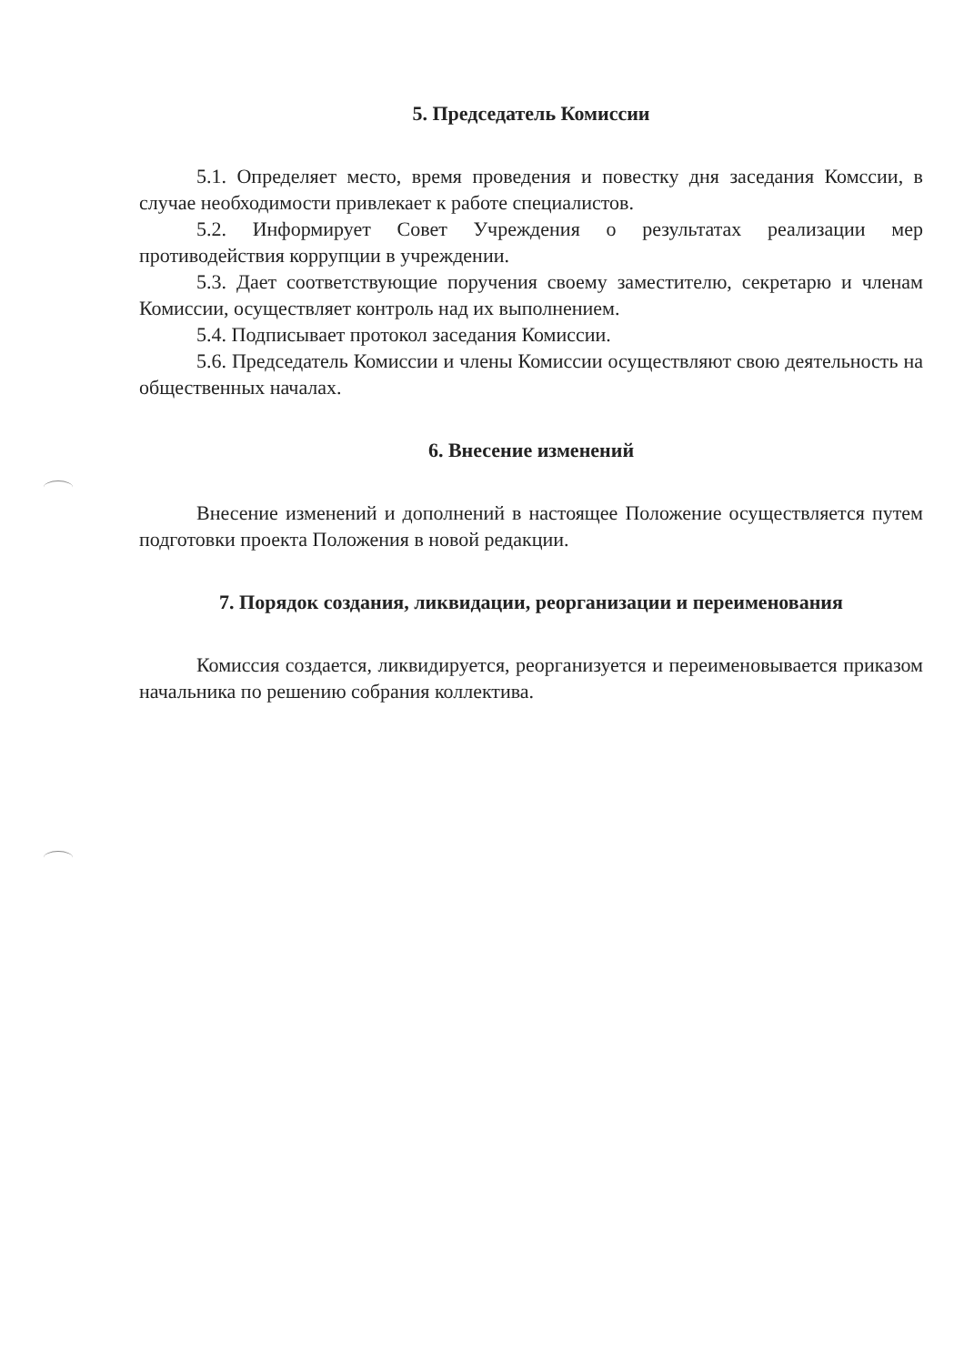5. Председатель Комиссии
5.1. Определяет место, время проведения и повестку дня заседания Комссии, в случае необходимости привлекает к работе специалистов.
5.2. Информирует Совет Учреждения о результатах реализации мер противодействия коррупции в учреждении.
5.3. Дает соответствующие поручения своему заместителю, секретарю и членам Комиссии, осуществляет контроль над их выполнением.
5.4. Подписывает протокол заседания Комиссии.
5.6. Председатель Комиссии и члены Комиссии осуществляют свою деятельность на общественных началах.
6. Внесение изменений
Внесение изменений и дополнений в настоящее Положение осуществляется путем подготовки проекта Положения в новой редакции.
7. Порядок создания, ликвидации, реорганизации и переименования
Комиссия создается, ликвидируется, реорганизуется и переименовывается приказом начальника по решению собрания коллектива.